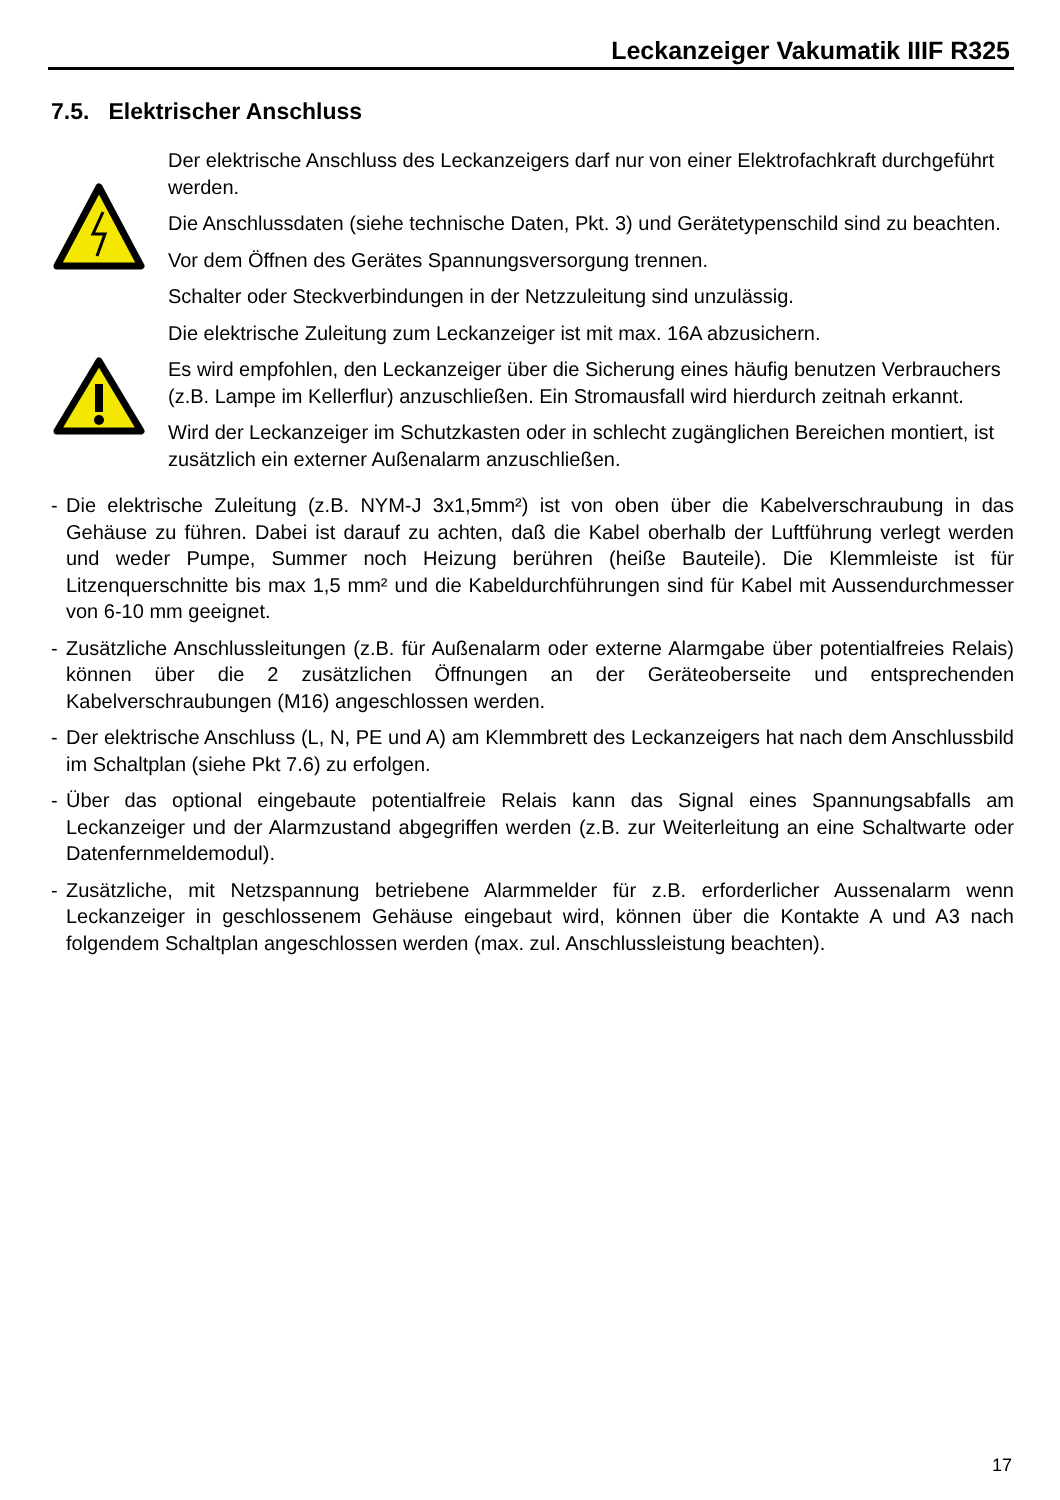Leckanzeiger Vakumatik IIIF R325
7.5. Elektrischer Anschluss
Der elektrische Anschluss des Leckanzeigers darf nur von einer Elektrofachkraft durchgeführt werden.
Die Anschlussdaten (siehe technische Daten, Pkt. 3) und Gerätetypenschild sind zu beachten.
Vor dem Öffnen des Gerätes Spannungsversorgung trennen.
Schalter oder Steckverbindungen in der Netzzuleitung sind unzulässig.
Die elektrische Zuleitung zum Leckanzeiger ist mit max. 16A abzusichern.
Es wird empfohlen, den Leckanzeiger über die Sicherung eines häufig benutzen Verbrauchers (z.B. Lampe im Kellerflur) anzuschließen. Ein Stromausfall wird hierdurch zeitnah erkannt.
Wird der Leckanzeiger im Schutzkasten oder in schlecht zugänglichen Bereichen montiert, ist zusätzlich ein externer Außenalarm anzuschließen.
- Die elektrische Zuleitung (z.B. NYM-J 3x1,5mm²) ist von oben über die Kabelverschraubung in das Gehäuse zu führen. Dabei ist darauf zu achten, daß die Kabel oberhalb der Luftführung verlegt werden und weder Pumpe, Summer noch Heizung berühren (heiße Bauteile). Die Klemmleiste ist für Litzenquerschnitte bis max 1,5 mm² und die Kabeldurchführungen sind für Kabel mit Aussendurchmesser von 6-10 mm geeignet.
- Zusätzliche Anschlussleitungen (z.B. für Außenalarm oder externe Alarmgabe über potentialfreies Relais) können über die 2 zusätzlichen Öffnungen an der Geräteoberseite und entsprechenden Kabelverschraubungen (M16) angeschlossen werden.
- Der elektrische Anschluss (L, N, PE und A) am Klemmbrett des Leckanzeigers hat nach dem Anschlussbild im Schaltplan (siehe Pkt 7.6) zu erfolgen.
- Über das optional eingebaute potentialfreie Relais kann das Signal eines Spannungsabfalls am Leckanzeiger und der Alarmzustand abgegriffen werden (z.B. zur Weiterleitung an eine Schaltwarte oder Datenfernmeldemodul).
- Zusätzliche, mit Netzspannung betriebene Alarmmelder für z.B. erforderlicher Aussenalarm wenn Leckanzeiger in geschlossenem Gehäuse eingebaut wird, können über die Kontakte A und A3 nach folgendem Schaltplan angeschlossen werden (max. zul. Anschlussleistung beachten).
17